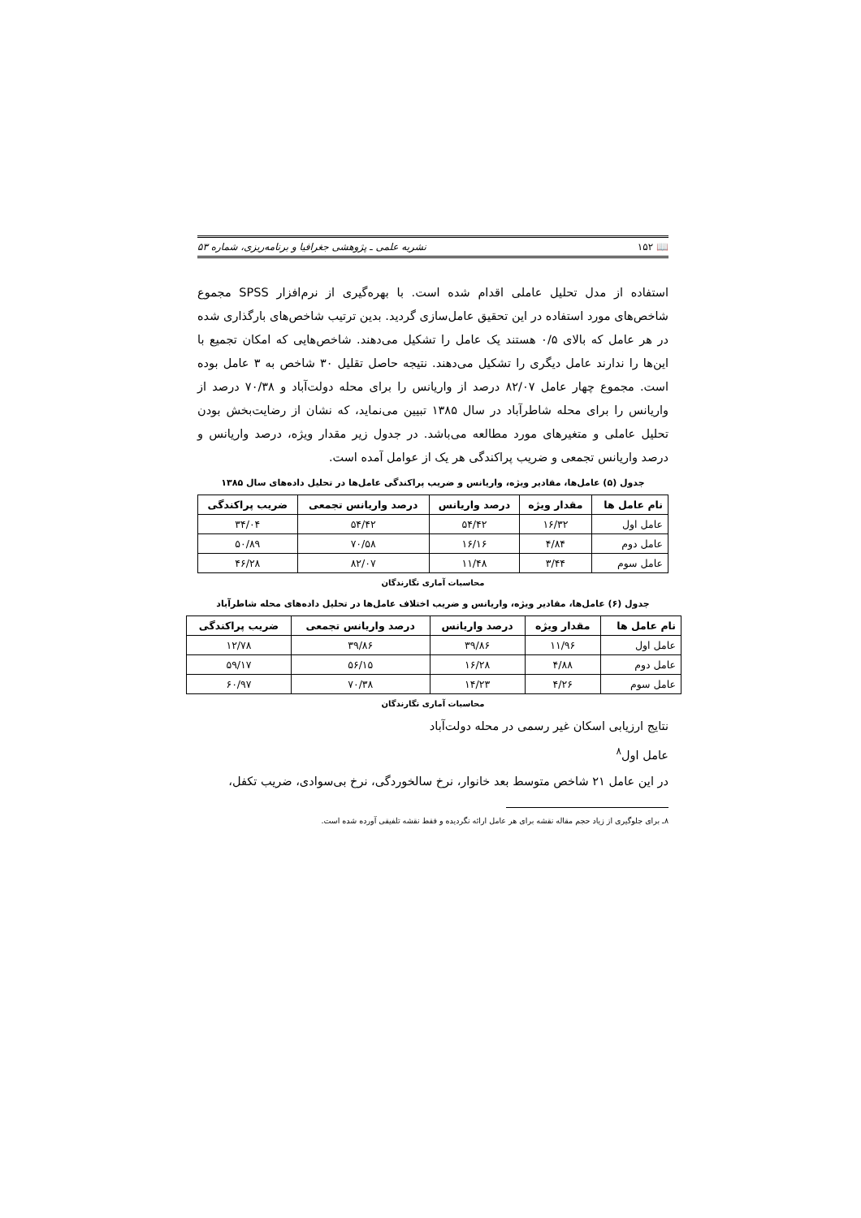📖 ۱۵۲ نشریه علمی ـ پژوهشی جغرافیا و برنامه‌ریزی، شماره ۵۳
استفاده از مدل تحلیل عاملی اقدام شده است. با بهره‌گیری از نرم‌افزار SPSS مجموع شاخص‌های مورد استفاده در این تحقیق عامل‌سازی گردید. بدین ترتیب شاخص‌های بارگذاری شده در هر عامل که بالای ۰/۵ هستند یک عامل را تشکیل می‌دهند. شاخص‌هایی که امکان تجمیع با این‌ها را ندارند عامل دیگری را تشکیل می‌دهند. نتیجه حاصل تقلیل ۳۰ شاخص به ۳ عامل بوده است. مجموع چهار عامل ۸۲/۰۷ درصد از واریانس را برای محله دولت‌آباد و ۷۰/۳۸ درصد از واریانس را برای محله شاطرآباد در سال ۱۳۸۵ تبیین می‌نماید، که نشان از رضایت‌بخش بودن تحلیل عاملی و متغیرهای مورد مطالعه می‌باشد. در جدول زیر مقدار ویژه، درصد واریانس و درصد واریانس تجمعی و ضریب پراکندگی هر یک از عوامل آمده است.
جدول (۵) عامل‌ها، مقادیر ویژه، واریانس و ضریب پراکندگی عامل‌ها در تحلیل داده‌های سال ۱۳۸۵
| نام عامل ها | مقدار ویژه | درصد واریانس | درصد واریانس تجمعی | ضریب پراکندگی |
| --- | --- | --- | --- | --- |
| عامل اول | ۱۶/۳۲ | ۵۴/۴۲ | ۵۴/۴۲ | ۳۴/۰۴ |
| عامل دوم | ۴/۸۴ | ۱۶/۱۶ | ۷۰/۵۸ | ۵۰/۸۹ |
| عامل سوم | ۳/۴۴ | ۱۱/۴۸ | ۸۲/۰۷ | ۴۶/۲۸ |
محاسبات آماری نگارندگان
جدول (۶) عامل‌ها، مقادیر ویژه، واریانس و ضریب اختلاف عامل‌ها در تحلیل داده‌های محله شاطرآباد
| نام عامل ها | مقدار ویژه | درصد واریانس | درصد واریانس تجمعی | ضریب پراکندگی |
| --- | --- | --- | --- | --- |
| عامل اول | ۱۱/۹۶ | ۳۹/۸۶ | ۳۹/۸۶ | ۱۲/۷۸ |
| عامل دوم | ۴/۸۸ | ۱۶/۲۸ | ۵۶/۱۵ | ۵۹/۱۷ |
| عامل سوم | ۴/۲۶ | ۱۴/۲۳ | ۷۰/۳۸ | ۶۰/۹۷ |
محاسبات آماری نگارندگان
نتایج ارزیابی اسکان غیر رسمی در محله دولت‌آباد
عامل اول<sup>۸</sup>
در این عامل ۲۱ شاخص متوسط بعد خانوار، نرخ سالخوردگی، نرخ بی‌سوادی، ضریب تکفل،
۸ـ برای جلوگیری از زیاد حجم مقاله نقشه برای هر عامل ارائه نگردیده و فقط نقشه تلفیقی آورده شده است.